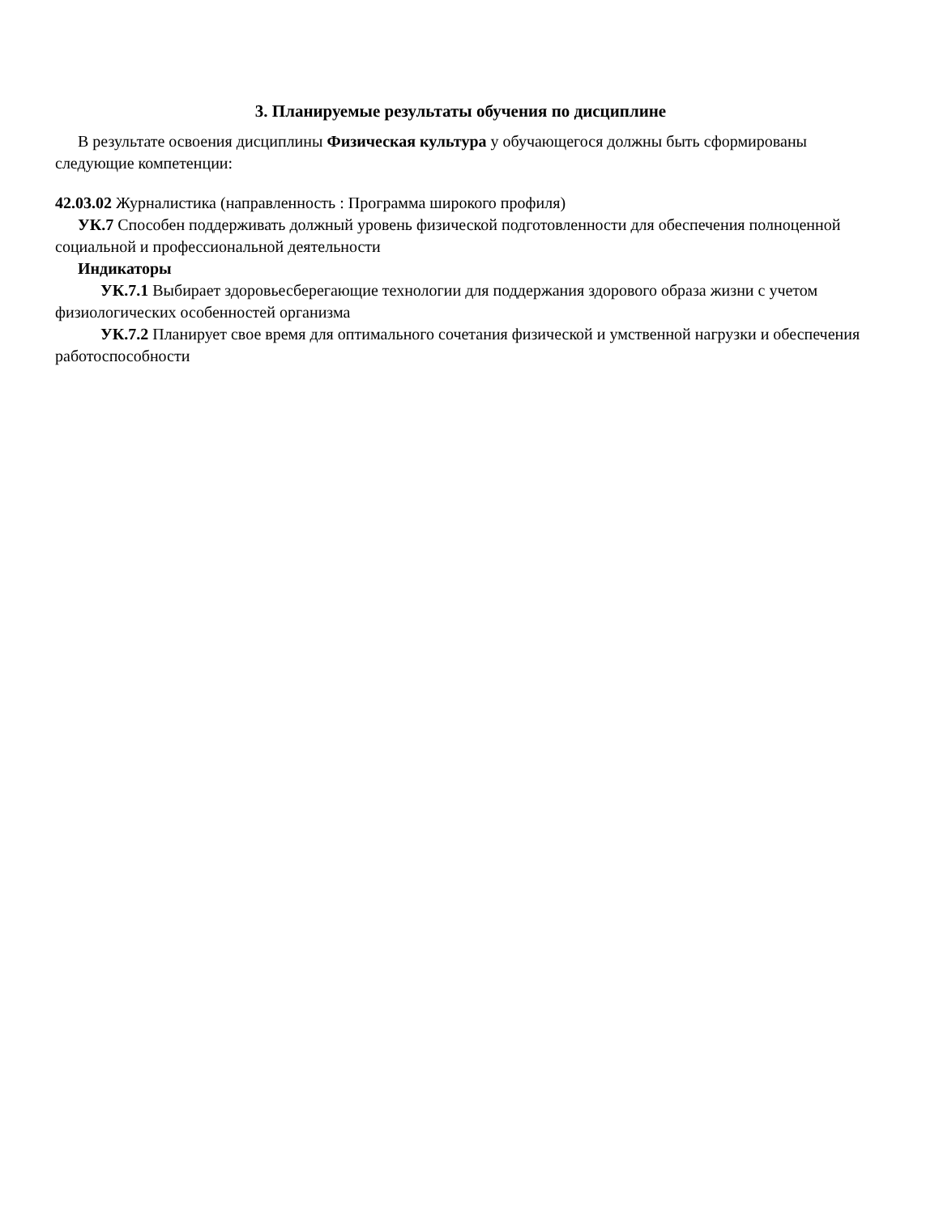3. Планируемые результаты обучения по дисциплине
В результате освоения дисциплины Физическая культура у обучающегося должны быть сформированы следующие компетенции:
42.03.02 Журналистика (направленность : Программа широкого профиля)
УК.7 Способен поддерживать должный уровень физической подготовленности для обеспечения полноценной социальной и профессиональной деятельности
Индикаторы
УК.7.1 Выбирает здоровьесберегающие технологии для поддержания здорового образа жизни с учетом физиологических особенностей организма
УК.7.2 Планирует свое время для оптимального сочетания физической и умственной нагрузки и обеспечения работоспособности